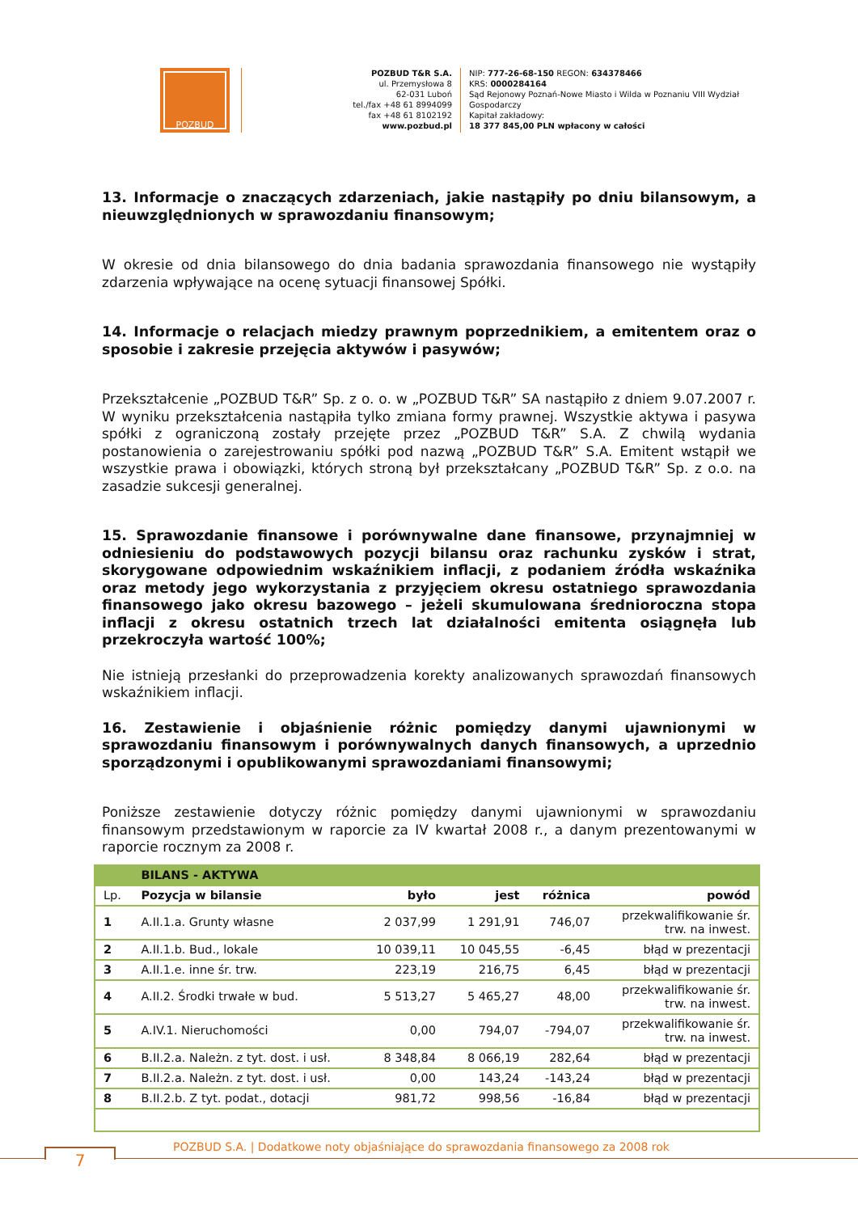POZBUD
POZBUD T&R S.A.
ul. Przemysłowa 8
62-031 Luboń
tel./fax +48 61 8994099
fax +48 61 8102192
www.pozbud.pl
NIP: 777-26-68-150 REGON: 634378466
KRS: 0000284164
Sąd Rejonowy Poznań-Nowe Miasto i Wilda w Poznaniu VIII Wydział
Gospodarczy
Kapitał zakładowy:
18 377 845,00 PLN wpłacony w całości
13. Informacje o znaczących zdarzeniach, jakie nastąpiły po dniu bilansowym, a nieuwzględnionych w sprawozdaniu finansowym;
W okresie od dnia bilansowego do dnia badania sprawozdania finansowego nie wystąpiły zdarzenia wpływające na ocenę sytuacji finansowej Spółki.
14. Informacje o relacjach miedzy prawnym poprzednikiem, a emitentem oraz o sposobie i zakresie przejęcia aktywów i pasywów;
Przekształcenie „POZBUD T&R” Sp. z o. o. w „POZBUD T&R” SA nastąpiło z dniem 9.07.2007 r. W wyniku przekształcenia nastąpiła tylko zmiana formy prawnej. Wszystkie aktywa i pasywa spółki z ograniczoną zostały przejęte przez „POZBUD T&R” S.A. Z chwilą wydania postanowienia o zarejestrowaniu spółki pod nazwą „POZBUD T&R” S.A. Emitent wstąpił we wszystkie prawa i obowiązki, których stroną był przekształcany „POZBUD T&R” Sp. z o.o. na zasadzie sukcesji generalnej.
15. Sprawozdanie finansowe i porównywalne dane finansowe, przynajmniej w odniesieniu do podstawowych pozycji bilansu oraz rachunku zysków i strat, skorygowane odpowiednim wskaźnikiem inflacji, z podaniem źródła wskaźnika oraz metody jego wykorzystania z przyjęciem okresu ostatniego sprawozdania finansowego jako okresu bazowego – jeżeli skumulowana średnioroczna stopa inflacji z okresu ostatnich trzech lat działalności emitenta osiągnęła lub przekroczyła wartość 100%;
Nie istnieją przesłanki do przeprowadzenia korekty analizowanych sprawozdań finansowych wskaźnikiem inflacji.
16. Zestawienie i objaśnienie różnic pomiędzy danymi ujawnionymi w sprawozdaniu finansowym i porównywalnych danych finansowych, a uprzednio sporządzonymi i opublikowanymi sprawozdaniami finansowymi;
Poniższe zestawienie dotyczy różnic pomiędzy danymi ujawnionymi w sprawozdaniu finansowym przedstawionym w raporcie za IV kwartał 2008 r., a danym prezentowanymi w raporcie rocznym za 2008 r.
| | BILANS - AKTYWA | | | | |
| --- | --- | --- | --- | --- | --- |
| Lp. | Pozycja w bilansie | było | jest | różnica | powód |
| 1 | A.II.1.a. Grunty własne | 2 037,99 | 1 291,91 | 746,07 | przekwalifikowanie śr. trw. na inwest. |
| 2 | A.II.1.b. Bud., lokale | 10 039,11 | 10 045,55 | -6,45 | błąd w prezentacji |
| 3 | A.II.1.e. inne śr. trw. | 223,19 | 216,75 | 6,45 | błąd w prezentacji |
| 4 | A.II.2. Środki trwałe w bud. | 5 513,27 | 5 465,27 | 48,00 | przekwalifikowanie śr. trw. na inwest. |
| 5 | A.IV.1. Nieruchomości | 0,00 | 794,07 | -794,07 | przekwalifikowanie śr. trw. na inwest. |
| 6 | B.II.2.a. Należn. z tyt. dost. i usł. | 8 348,84 | 8 066,19 | 282,64 | błąd w prezentacji |
| 7 | B.II.2.a. Należn. z tyt. dost. i usł. | 0,00 | 143,24 | -143,24 | błąd w prezentacji |
| 8 | B.II.2.b. Z tyt. podat., dotacji | 981,72 | 998,56 | -16,84 | błąd w prezentacji |
7
POZBUD S.A. | Dodatkowe noty objaśniające do sprawozdania finansowego za 2008 rok